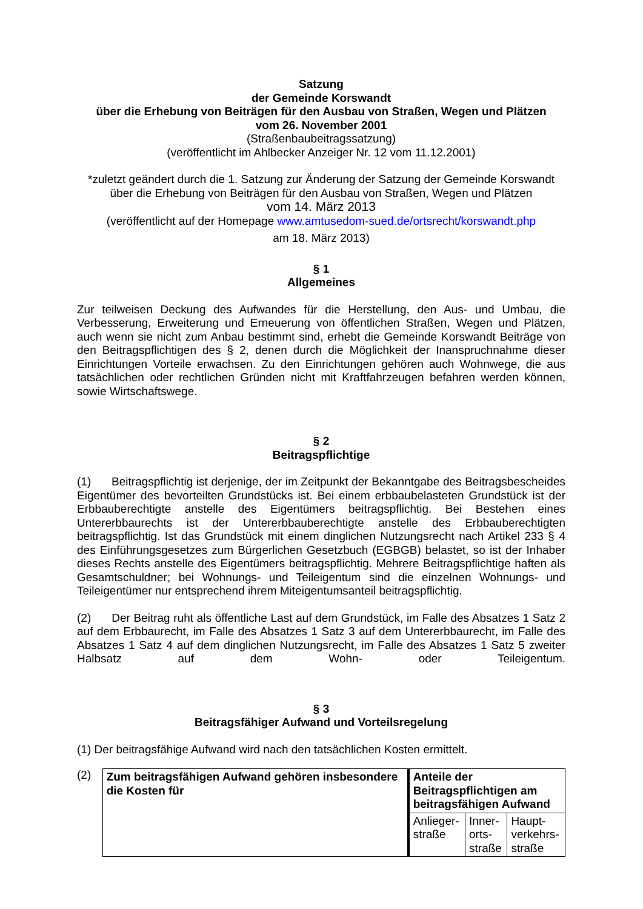Satzung
der Gemeinde Korswandt
über die Erhebung von Beiträgen für den Ausbau von Straßen, Wegen und Plätzen
vom 26. November 2001
(Straßenbaubeitragssatzung)
(veröffentlicht im Ahlbecker Anzeiger Nr. 12 vom 11.12.2001)
*zuletzt geändert durch die 1. Satzung zur Änderung der Satzung der Gemeinde Korswandt
über die Erhebung von Beiträgen für den Ausbau von Straßen, Wegen und Plätzen
vom 14. März 2013
(veröffentlicht auf der Homepage www.amtusedom-sued.de/ortsrecht/korswandt.php
am 18. März 2013)
§ 1
Allgemeines
Zur teilweisen Deckung des Aufwandes für die Herstellung, den Aus- und Umbau, die Verbesserung, Erweiterung und Erneuerung von öffentlichen Straßen, Wegen und Plätzen, auch wenn sie nicht zum Anbau bestimmt sind, erhebt die Gemeinde Korswandt Beiträge von den Beitragspflichtigen des § 2, denen durch die Möglichkeit der Inanspruchnahme dieser Einrichtungen Vorteile erwachsen. Zu den Einrichtungen gehören auch Wohnwege, die aus tatsächlichen oder rechtlichen Gründen nicht mit Kraftfahrzeugen befahren werden können, sowie Wirtschaftswege.
§ 2
Beitragspflichtige
(1) Beitragspflichtig ist derjenige, der im Zeitpunkt der Bekanntgabe des Beitragsbescheides Eigentümer des bevorteilten Grundstücks ist. Bei einem erbbaubelasteten Grundstück ist der Erbbauberechtigte anstelle des Eigentümers beitragspflichtig. Bei Bestehen eines Untererbbaurechts ist der Untererbbauberechtigte anstelle des Erbbauberechtigten beitragspflichtig. Ist das Grundstück mit einem dinglichen Nutzungsrecht nach Artikel 233 § 4 des Einführungsgesetzes zum Bürgerlichen Gesetzbuch (EGBGB) belastet, so ist der Inhaber dieses Rechts anstelle des Eigentümers beitragspflichtig. Mehrere Beitragspflichtige haften als Gesamtschuldner; bei Wohnungs- und Teileigentum sind die einzelnen Wohnungs- und Teileigentümer nur entsprechend ihrem Miteigentumsanteil beitragspflichtig.
(2) Der Beitrag ruht als öffentliche Last auf dem Grundstück, im Falle des Absatzes 1 Satz 2 auf dem Erbbaurecht, im Falle des Absatzes 1 Satz 3 auf dem Untererbbaurecht, im Falle des Absatzes 1 Satz 4 auf dem dinglichen Nutzungsrecht, im Falle des Absatzes 1 Satz 5 zweiter Halbsatz auf dem Wohn- oder Teileigentum.
§ 3
Beitragsfähiger Aufwand und Vorteilsregelung
(1) Der beitragsfähige Aufwand wird nach den tatsächlichen Kosten ermittelt.
(2)
| Zum beitragsfähigen Aufwand gehören insbesondere die Kosten für | Anteile der Beitragspflichtigen am beitragsfähigen Aufwand | | |
| | Anlieger- straße | Inner- orts- straße | Haupt- verkehrs- straße |